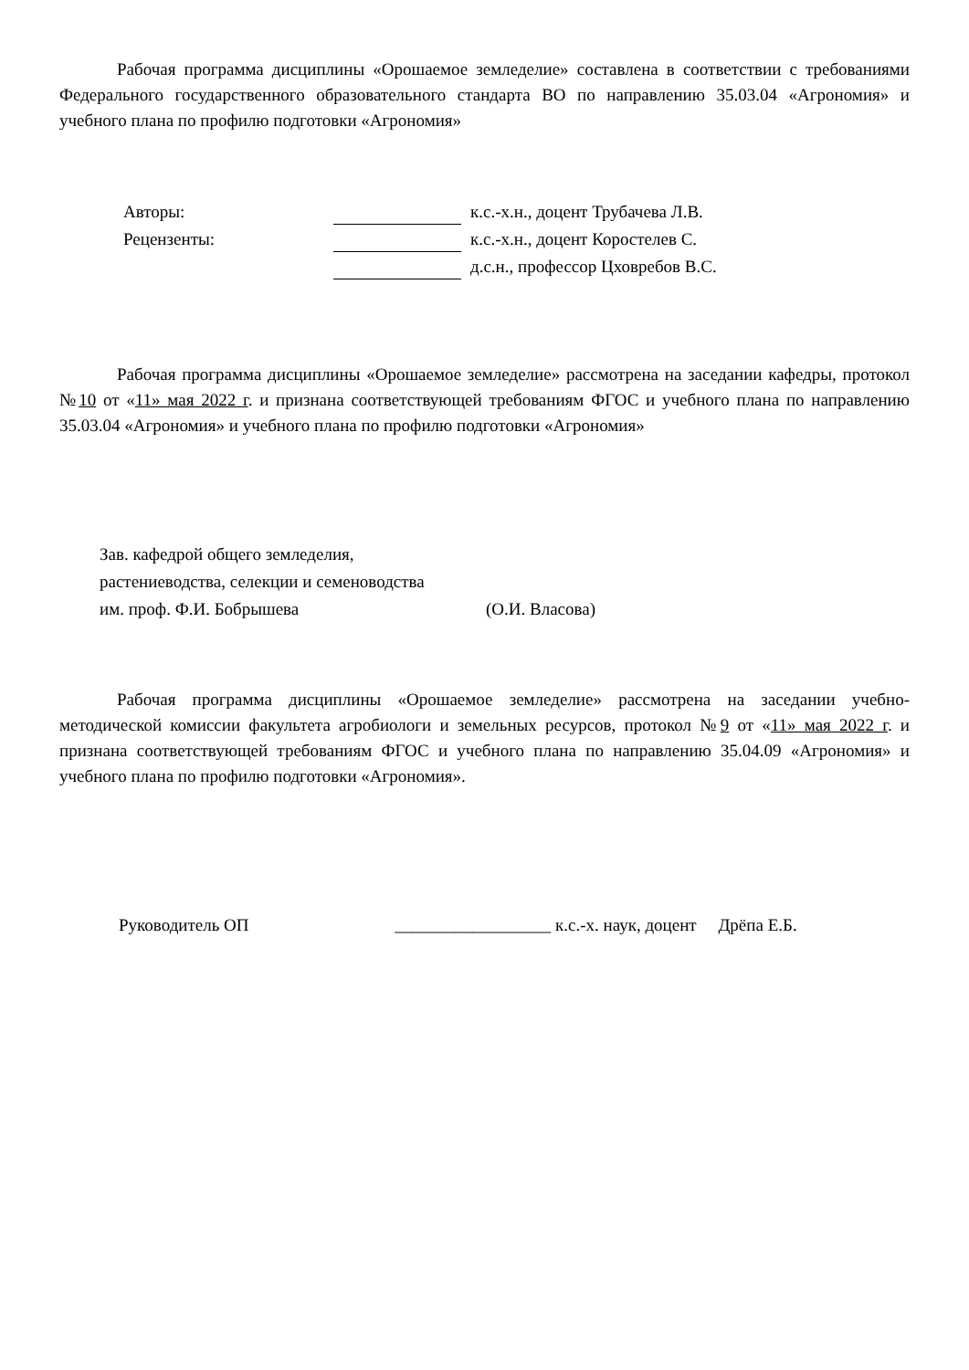Рабочая программа дисциплины «Орошаемое земледелие» составлена в соответствии с требованиями Федерального государственного образовательного стандарта ВО по направлению 35.03.04 «Агрономия» и учебного плана по профилю подготовки «Агрономия»
| Авторы: | | к.с.-х.н., доцент Трубачева Л.В. |
| Рецензенты: | | к.с.-х.н., доцент Коростелев С. |
| | | д.с.н., профессор Цховребов В.С. |
Рабочая программа дисциплины «Орошаемое земледелие» рассмотрена на заседании кафедры, протокол №10 от «11» мая 2022 г. и признана соответствующей требованиям ФГОС и учебного плана по направлению 35.03.04 «Агрономия» и учебного плана по профилю подготовки «Агрономия»
Зав. кафедрой общего земледелия,
растениеводства, селекции и семеноводства
им. проф. Ф.И. Бобрышева (О.И. Власова)
Рабочая программа дисциплины «Орошаемое земледелие» рассмотрена на заседании учебно-методической комиссии факультета агробиологи и земельных ресурсов, протокол №9 от «11» мая 2022 г. и признана соответствующей требованиям ФГОС и учебного плана по направлению 35.04.09 «Агрономия» и учебного плана по профилю подготовки «Агрономия».
Руководитель ОП __________________ к.с.-х. наук, доцент Дрёпа Е.Б.